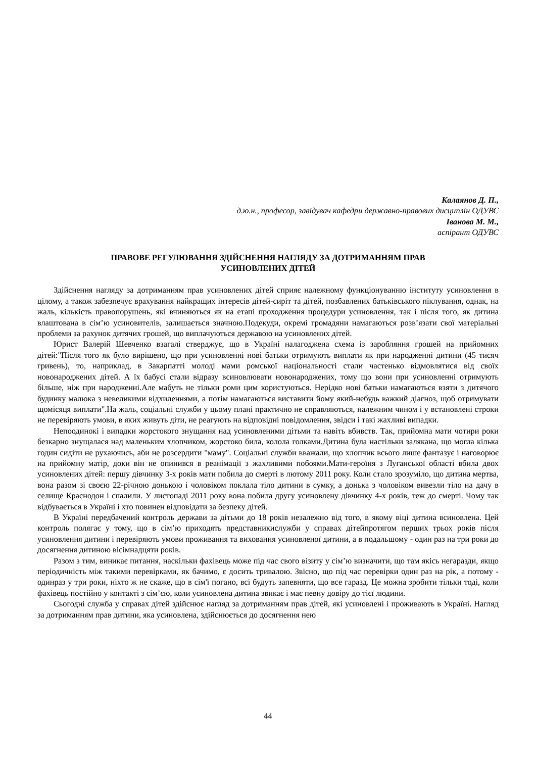Калаянов Д. П.,
д.ю.н., професор, завідувач кафедри державно-правових дисциплін ОДУВС
Іванова М. М.,
аспірант ОДУВС
ПРАВОВЕ РЕГУЛЮВАННЯ ЗДІЙСНЕННЯ НАГЛЯДУ ЗА ДОТРИМАННЯМ ПРАВ
УСИНОВЛЕНИХ ДІТЕЙ
Здійснення нагляду за дотриманням прав усиновлених дітей сприяє належному функціонуванню інституту усиновлення в цілому, а також забезпечує врахування найкращих інтересів дітей-сиріт та дітей, позбавлених батьківського піклування, однак, на жаль, кількість правопорушень, які вчиняються як на етапі проходження процедури усиновлення, так і після того, як дитина влаштована в сім’ю усиновителів, залишається значною.Подекуди, окремі громадяни намагаються розв’язати свої матеріальні проблеми за рахунок дитячих грошей, що виплачуються державою на усиновлених дітей.
Юрист Валерій Шевченко взагалі стверджує, що в Україні налагоджена схема із заробляння грошей на прийомних дітей:"Після того як було вирішено, що при усиновленні нові батьки отримують виплати як при народженні дитини (45 тисяч гривень), то, наприклад, в Закарпатті молоді мами ромської національності стали частенько відмовлятися від своїх новонароджених дітей. А їх бабусі стали відразу всиновлювати новонароджених, тому що вони при усиновленні отримують більше, ніж при народженні.Але мабуть не тільки роми цим користуються. Нерідко нові батьки намагаються взяти з дитячого будинку малюка з невеликими відхиленнями, а потім намагаються виставити йому який-небудь важкий діагноз, щоб отримувати щомісяця виплати".На жаль, соціальні служби у цьому плані практично не справляються, належним чином і у встановлені строки не перевіряють умови, в яких живуть діти, не реагують на відповідні повідомлення, звідси і такі жахливі випадки.
Непоодинокі і випадки жорстокого знущання над усиновленими дітьми та навіть вбивств. Так, прийомна мати чотири роки безкарно знущалася над маленьким хлопчиком, жорстоко била, колола голками.Дитина була настільки залякана, що могла кілька годин сидіти не рухаючись, аби не розсердити "маму". Соціальні служби вважали, що хлопчик всього лише фантазує і наговорює на прийомну матір, доки він не опинився в реанімації з жахливими побоями.Мати-героїня з Луганської області вбила двох усиновлених дітей: першу дівчинку 3-х років мати побила до смерті в лютому 2011 року. Коли стало зрозуміло, що дитина мертва, вона разом зі своєю 22-річною донькою і чоловіком поклала тіло дитини в сумку, а донька з чоловіком вивезли тіло на дачу в селище Краснодон і спалили. У листопаді 2011 року вона побила другу усиновлену дівчинку 4-х років, теж до смерті. Чому так відбувається в Україні і хто повинен відповідати за безпеку дітей.
В Україні передбачений контроль держави за дітьми до 18 років незалежно від того, в якому віці дитина всиновлена. Цей контроль полягає у тому, що в сім’ю приходять представникислужби у справах дітейпротягом перших трьох років після усиновлення дитини і перевіряють умови проживання та виховання усиновленої дитини, а в подальшому - один раз на три роки до досягнення дитиною вісімнадцяти років.
Разом з тим, виникає питання, наскільки фахівець може під час свого візиту у сім’ю визначити, що там якісь негаразди, якщо періодичність між такими перевірками, як бачимо, є досить тривалою. Звісно, що під час перевірки один раз на рік, а потому - одинраз у три роки, ніхто ж не скаже, що в сім'ї погано, всі будуть запевняти, що все гаразд. Це можна зробити тільки тоді, коли фахівець постійно у контакті з сім’єю, коли усиновлена дитина звикає і має певну довіру до тієї людини.
Сьогодні служба у справах дітей здійснює нагляд за дотриманням прав дітей, які усиновлені і проживають в Україні. Нагляд за дотриманням прав дитини, яка усиновлена, здійснюється до досягнення нею
44